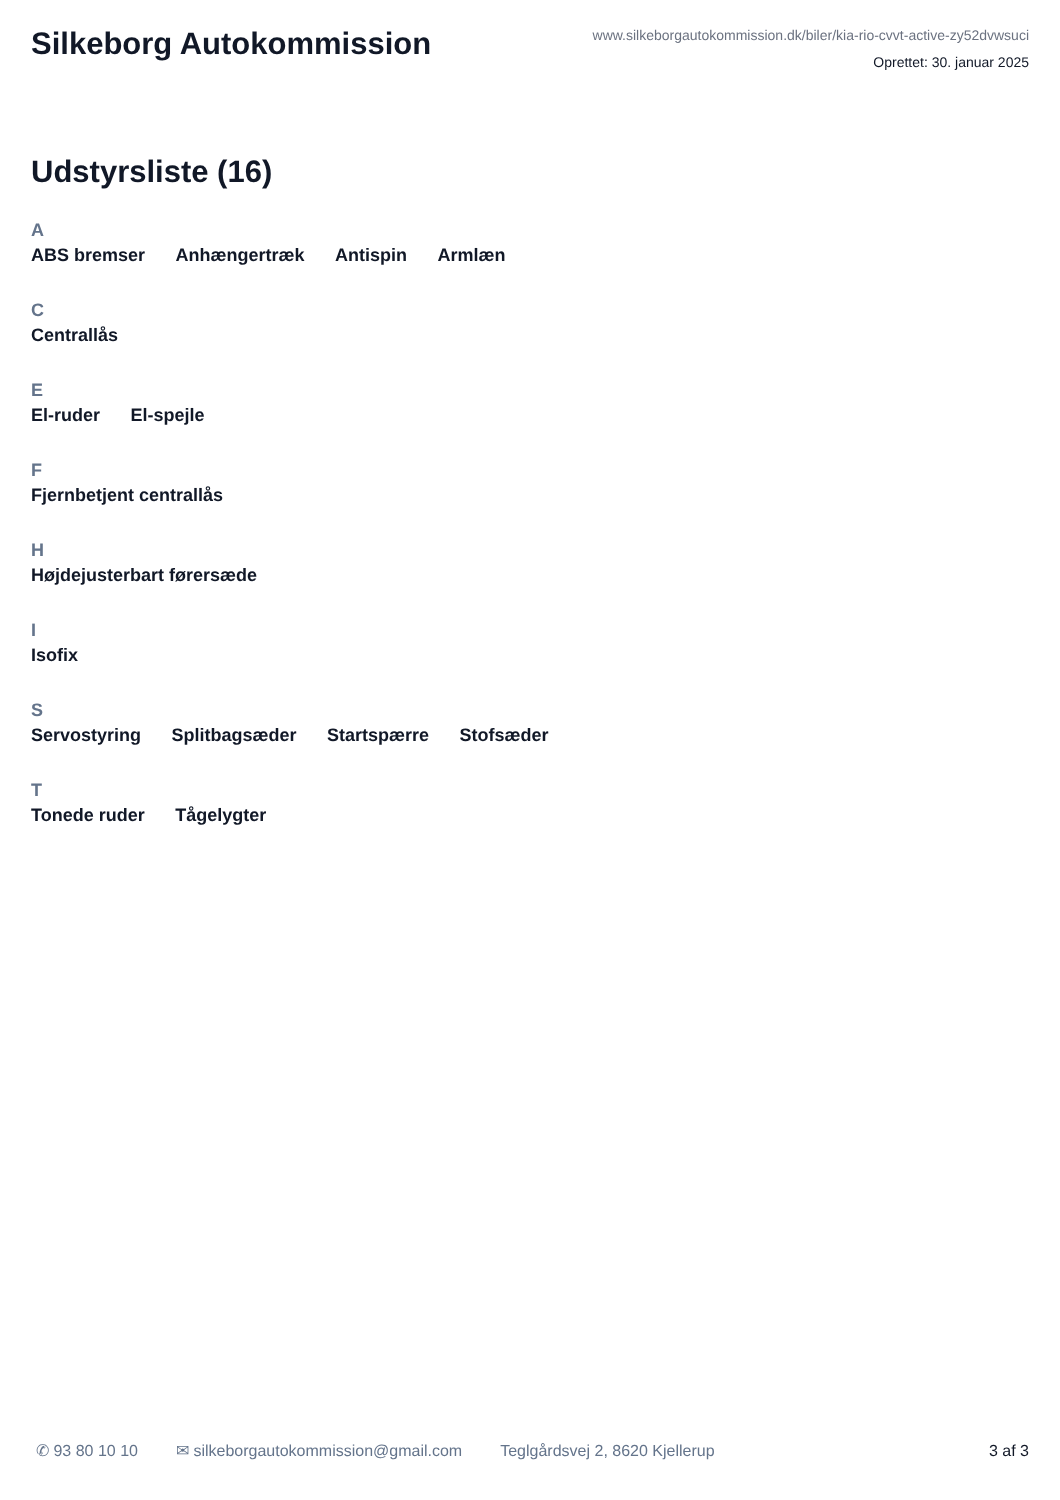Silkeborg Autokommission
www.silkeborgautokommission.dk/biler/kia-rio-cvvt-active-zy52dvwsuci
Oprettet: 30. januar 2025
Udstyrsliste (16)
A
ABS bremser Anhængertræk Antispin Armlæn
C
Centrallås
E
El-ruder El-spejle
F
Fjernbetjent centrallås
H
Højdejusterbart førersæde
I
Isofix
S
Servostyring Splitbagsæder Startspærre Stofsæder
T
Tonede ruder Tågelygter
✆ 93 80 10 10 ✉ silkeborgautokommission@gmail.com Teglgårdsvej 2, 8620 Kjellerup 3 af 3